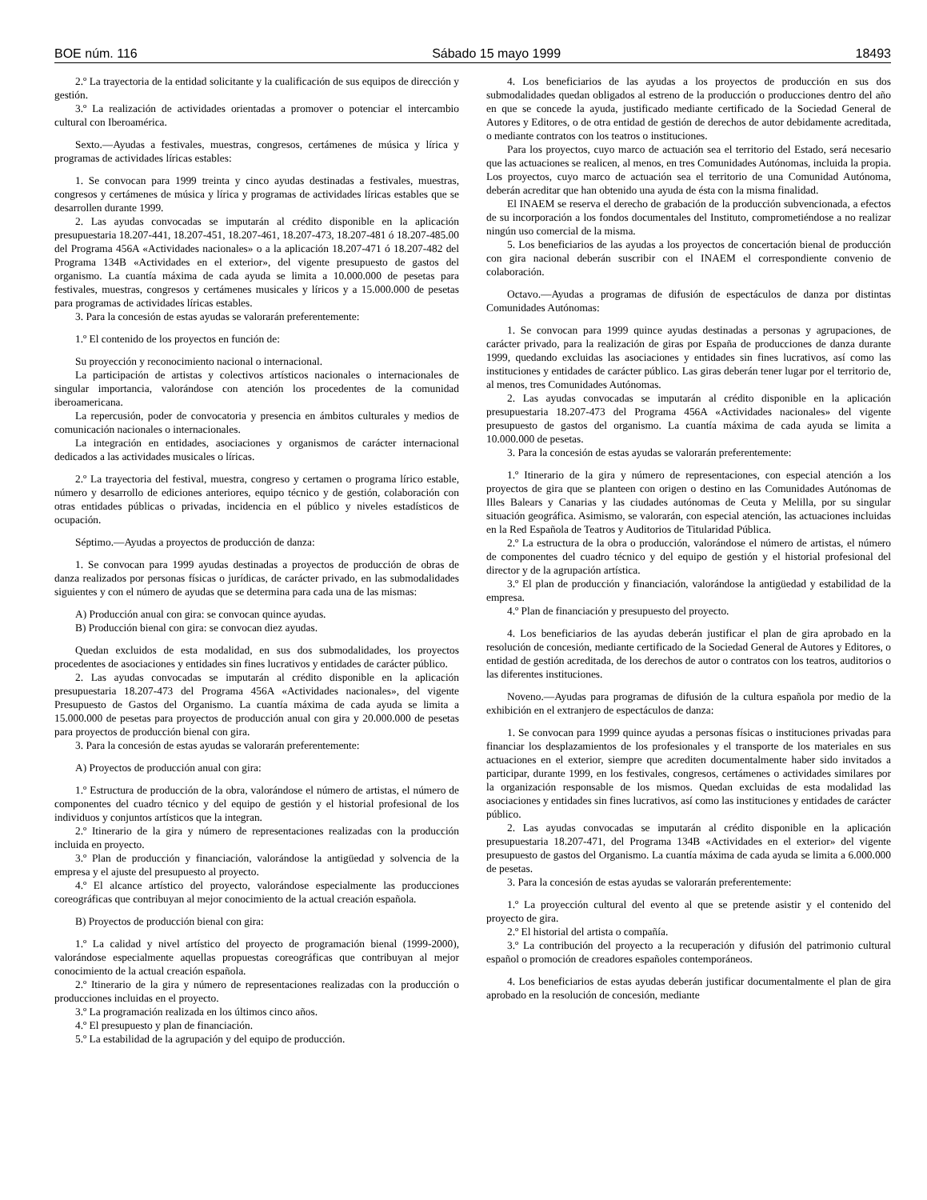BOE núm. 116 Sábado 15 mayo 1999 18493
2.º La trayectoria de la entidad solicitante y la cualificación de sus equipos de dirección y gestión.
3.º La realización de actividades orientadas a promover o potenciar el intercambio cultural con Iberoamérica.
Sexto.—Ayudas a festivales, muestras, congresos, certámenes de música y lírica y programas de actividades líricas estables:
1. Se convocan para 1999 treinta y cinco ayudas destinadas a festivales, muestras, congresos y certámenes de música y lírica y programas de actividades líricas estables que se desarrollen durante 1999.
2. Las ayudas convocadas se imputarán al crédito disponible en la aplicación presupuestaria 18.207-441, 18.207-451, 18.207-461, 18.207-473, 18.207-481 ó 18.207-485.00 del Programa 456A «Actividades nacionales» o a la aplicación 18.207-471 ó 18.207-482 del Programa 134B «Actividades en el exterior», del vigente presupuesto de gastos del organismo. La cuantía máxima de cada ayuda se limita a 10.000.000 de pesetas para festivales, muestras, congresos y certámenes musicales y líricos y a 15.000.000 de pesetas para programas de actividades líricas estables.
3. Para la concesión de estas ayudas se valorarán preferentemente:
1.º El contenido de los proyectos en función de:
Su proyección y reconocimiento nacional o internacional.
La participación de artistas y colectivos artísticos nacionales o internacionales de singular importancia, valorándose con atención los procedentes de la comunidad iberoamericana.
La repercusión, poder de convocatoria y presencia en ámbitos culturales y medios de comunicación nacionales o internacionales.
La integración en entidades, asociaciones y organismos de carácter internacional dedicados a las actividades musicales o líricas.
2.º La trayectoria del festival, muestra, congreso y certamen o programa lírico estable, número y desarrollo de ediciones anteriores, equipo técnico y de gestión, colaboración con otras entidades públicas o privadas, incidencia en el público y niveles estadísticos de ocupación.
Séptimo.—Ayudas a proyectos de producción de danza:
1. Se convocan para 1999 ayudas destinadas a proyectos de producción de obras de danza realizados por personas físicas o jurídicas, de carácter privado, en las submodalidades siguientes y con el número de ayudas que se determina para cada una de las mismas:
A) Producción anual con gira: se convocan quince ayudas.
B) Producción bienal con gira: se convocan diez ayudas.
Quedan excluidos de esta modalidad, en sus dos submodalidades, los proyectos procedentes de asociaciones y entidades sin fines lucrativos y entidades de carácter público.
2. Las ayudas convocadas se imputarán al crédito disponible en la aplicación presupuestaria 18.207-473 del Programa 456A «Actividades nacionales», del vigente Presupuesto de Gastos del Organismo. La cuantía máxima de cada ayuda se limita a 15.000.000 de pesetas para proyectos de producción anual con gira y 20.000.000 de pesetas para proyectos de producción bienal con gira.
3. Para la concesión de estas ayudas se valorarán preferentemente:
A) Proyectos de producción anual con gira:
1.º Estructura de producción de la obra, valorándose el número de artistas, el número de componentes del cuadro técnico y del equipo de gestión y el historial profesional de los individuos y conjuntos artísticos que la integran.
2.º Itinerario de la gira y número de representaciones realizadas con la producción incluida en proyecto.
3.º Plan de producción y financiación, valorándose la antigüedad y solvencia de la empresa y el ajuste del presupuesto al proyecto.
4.º El alcance artístico del proyecto, valorándose especialmente las producciones coreográficas que contribuyan al mejor conocimiento de la actual creación española.
B) Proyectos de producción bienal con gira:
1.º La calidad y nivel artístico del proyecto de programación bienal (1999-2000), valorándose especialmente aquellas propuestas coreográficas que contribuyan al mejor conocimiento de la actual creación española.
2.º Itinerario de la gira y número de representaciones realizadas con la producción o producciones incluidas en el proyecto.
3.º La programación realizada en los últimos cinco años.
4.º El presupuesto y plan de financiación.
5.º La estabilidad de la agrupación y del equipo de producción.
4. Los beneficiarios de las ayudas a los proyectos de producción en sus dos submodalidades quedan obligados al estreno de la producción o producciones dentro del año en que se concede la ayuda, justificado mediante certificado de la Sociedad General de Autores y Editores, o de otra entidad de gestión de derechos de autor debidamente acreditada, o mediante contratos con los teatros o instituciones.
Para los proyectos, cuyo marco de actuación sea el territorio del Estado, será necesario que las actuaciones se realicen, al menos, en tres Comunidades Autónomas, incluida la propia. Los proyectos, cuyo marco de actuación sea el territorio de una Comunidad Autónoma, deberán acreditar que han obtenido una ayuda de ésta con la misma finalidad.
El INAEM se reserva el derecho de grabación de la producción subvencionada, a efectos de su incorporación a los fondos documentales del Instituto, comprometiéndose a no realizar ningún uso comercial de la misma.
5. Los beneficiarios de las ayudas a los proyectos de concertación bienal de producción con gira nacional deberán suscribir con el INAEM el correspondiente convenio de colaboración.
Octavo.—Ayudas a programas de difusión de espectáculos de danza por distintas Comunidades Autónomas:
1. Se convocan para 1999 quince ayudas destinadas a personas y agrupaciones, de carácter privado, para la realización de giras por España de producciones de danza durante 1999, quedando excluidas las asociaciones y entidades sin fines lucrativos, así como las instituciones y entidades de carácter público. Las giras deberán tener lugar por el territorio de, al menos, tres Comunidades Autónomas.
2. Las ayudas convocadas se imputarán al crédito disponible en la aplicación presupuestaria 18.207-473 del Programa 456A «Actividades nacionales» del vigente presupuesto de gastos del organismo. La cuantía máxima de cada ayuda se limita a 10.000.000 de pesetas.
3. Para la concesión de estas ayudas se valorarán preferentemente:
1.º Itinerario de la gira y número de representaciones, con especial atención a los proyectos de gira que se planteen con origen o destino en las Comunidades Autónomas de Illes Balears y Canarias y las ciudades autónomas de Ceuta y Melilla, por su singular situación geográfica. Asimismo, se valorarán, con especial atención, las actuaciones incluidas en la Red Española de Teatros y Auditorios de Titularidad Pública.
2.º La estructura de la obra o producción, valorándose el número de artistas, el número de componentes del cuadro técnico y del equipo de gestión y el historial profesional del director y de la agrupación artística.
3.º El plan de producción y financiación, valorándose la antigüedad y estabilidad de la empresa.
4.º Plan de financiación y presupuesto del proyecto.
4. Los beneficiarios de las ayudas deberán justificar el plan de gira aprobado en la resolución de concesión, mediante certificado de la Sociedad General de Autores y Editores, o entidad de gestión acreditada, de los derechos de autor o contratos con los teatros, auditorios o las diferentes instituciones.
Noveno.—Ayudas para programas de difusión de la cultura española por medio de la exhibición en el extranjero de espectáculos de danza:
1. Se convocan para 1999 quince ayudas a personas físicas o instituciones privadas para financiar los desplazamientos de los profesionales y el transporte de los materiales en sus actuaciones en el exterior, siempre que acrediten documentalmente haber sido invitados a participar, durante 1999, en los festivales, congresos, certámenes o actividades similares por la organización responsable de los mismos. Quedan excluidas de esta modalidad las asociaciones y entidades sin fines lucrativos, así como las instituciones y entidades de carácter público.
2. Las ayudas convocadas se imputarán al crédito disponible en la aplicación presupuestaria 18.207-471, del Programa 134B «Actividades en el exterior» del vigente presupuesto de gastos del Organismo. La cuantía máxima de cada ayuda se limita a 6.000.000 de pesetas.
3. Para la concesión de estas ayudas se valorarán preferentemente:
1.º La proyección cultural del evento al que se pretende asistir y el contenido del proyecto de gira.
2.º El historial del artista o compañía.
3.º La contribución del proyecto a la recuperación y difusión del patrimonio cultural español o promoción de creadores españoles contemporáneos.
4. Los beneficiarios de estas ayudas deberán justificar documentalmente el plan de gira aprobado en la resolución de concesión, mediante